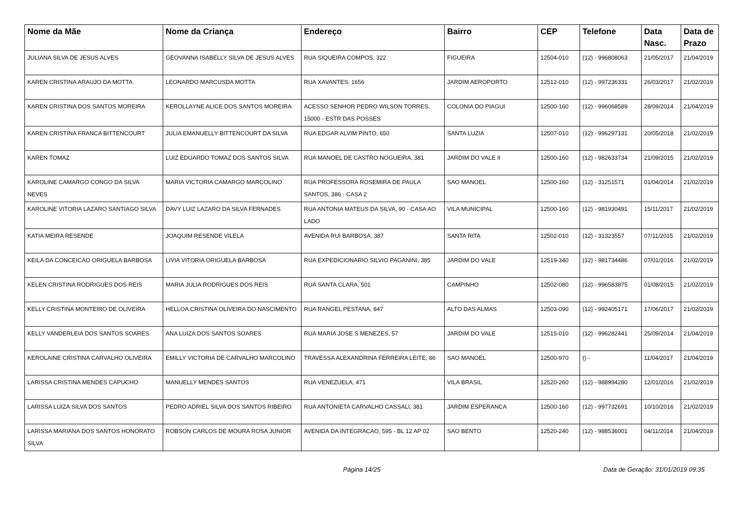| Nome da Mãe | Nome da Criança | Endereço | Bairro | CEP | Telefone | Data Nasc. | Data de Prazo |
| --- | --- | --- | --- | --- | --- | --- | --- |
| JULIANA SILVA DE JESUS ALVES | GEOVANNA ISABELLY SILVA DE JESUS ALVES | RUA SIQUEIRA COMPOS, 322 | FIGUEIRA | 12504-010 | (12) - 996808063 | 21/05/2017 | 21/04/2019 |
| KAREN CRISTINA ARAUJO DA MOTTA | LEONARDO MARCUSDA MOTTA | RUA XAVANTES, 1656 | JARDIM AEROPORTO | 12512-010 | (12) - 997236331 | 26/03/2017 | 21/02/2019 |
| KAREN CRISTINA DOS SANTOS MOREIRA | KEROLLAYNE ALICE DOS SANTOS MOREIRA | ACESSO SENHOR PEDRO WILSON TORRES, 15000 - ESTR DAS POSSES | COLONIA DO PIAGUI | 12500-160 | (12) - 996068589 | 28/09/2014 | 21/04/2019 |
| KAREN CRISTINA FRANCA BITTENCOURT | JULIA EMANUELLY BITTENCOURT DA SILVA | RUA EDGAR ALVIM PINTO, 650 | SANTA LUZIA | 12507-010 | (12) - 996297131 | 20/05/2018 | 21/02/2019 |
| KAREN TOMAZ | LUIZ EDUARDO TOMAZ DOS SANTOS SILVA | RUA MANOEL DE CASTRO NOGUEIRA, 381 | JARDIM DO VALE II | 12500-160 | (12) - 982633734 | 21/09/2015 | 21/02/2019 |
| KAROLINE CAMARGO CONGO DA SILVA NEVES | MARIA VICTORIA CAMARGO MARCOLINO | RUA PROFESSORA ROSEMIRA DE PAULA SANTOS, 386 - CASA 2 | SAO MANOEL | 12500-160 | (12) - 31251571 | 01/04/2014 | 21/02/2019 |
| KAROLINE VITORIA LAZARO SANTIAGO SILVA | DAVY LUIZ LAZARO DA SILVA FERNADES | RUA ANTONIA MATEUS DA SILVA, 90 - CASA AO LADO | VILA MUNICIPAL | 12500-160 | (12) - 981930491 | 15/11/2017 | 21/02/2019 |
| KATIA MEIRA RESENDE | JOAQUIM RESENDE VILELA | AVENIDA RUI BARBOSA, 387 | SANTA RITA | 12502-010 | (12) - 31323557 | 07/11/2015 | 21/02/2019 |
| KEILA DA CONCEICAO ORIGUELA BARBOSA | LIVIA VITORIA ORIGUELA BARBOSA | RUA EXPEDICIONARIO SILVIO PAGANINI, 385 | JARDIM DO VALE | 12519-340 | (12) - 981734486 | 07/01/2016 | 21/02/2019 |
| KELEN CRISTINA RODRIGUES DOS REIS | MARIA JULIA RODRIGUES DOS REIS | RUA SANTA CLARA, 501 | CAMPINHO | 12502-080 | (12) - 996583875 | 01/08/2015 | 21/02/2019 |
| KELLY CRISTINA MONTEIRO DE OLIVEIRA | HELLOA CRISTINA OLIVEIRA DO NASCIMENTO | RUA RANGEL PESTANA, 847 | ALTO DAS ALMAS | 12503-090 | (12) - 992405171 | 17/06/2017 | 21/02/2019 |
| KELLY VANDERLEIA DOS SANTOS SOARES | ANA LUIZA DOS SANTOS SOARES | RUA MARIA JOSE S MENEZES, 57 | JARDIM DO VALE | 12515-010 | (12) - 996282441 | 25/09/2014 | 21/04/2019 |
| KEROLAINE CRISTINA CARVALHO OLIVEIRA | EMILLY VICTORIA DE CARVALHO MARCOLINO | TRAVESSA ALEXANDRINA FERREIRA LEITE, 86 | SAO MANOEL | 12500-970 | () - | 11/04/2017 | 21/04/2019 |
| LARISSA CRISTINA MENDES CAPUCHO | MANUELLY MENDES SANTOS | RUA VENEZUELA, 471 | VILA BRASIL | 12520-260 | (12) - 988994280 | 12/01/2016 | 21/02/2019 |
| LARISSA LUIZA SILVA DOS SANTOS | PEDRO ADRIEL SILVA DOS SANTOS RIBEIRO | RUA ANTONIETA CARVALHO CASSALI, 381 | JARDIM ESPERANCA | 12500-160 | (12) - 997732691 | 10/10/2016 | 21/02/2019 |
| LARISSA MARIANA DOS SANTOS HONORATO SILVA | ROBSON CARLOS DE MOURA ROSA JUNIOR | AVENIDA DA INTEGRACAO, 595 - BL 12 AP 02 | SAO BENTO | 12520-240 | (12) - 988536001 | 04/11/2014 | 21/04/2019 |
Página 14/25 Data de Geração: 31/01/2019 09:35